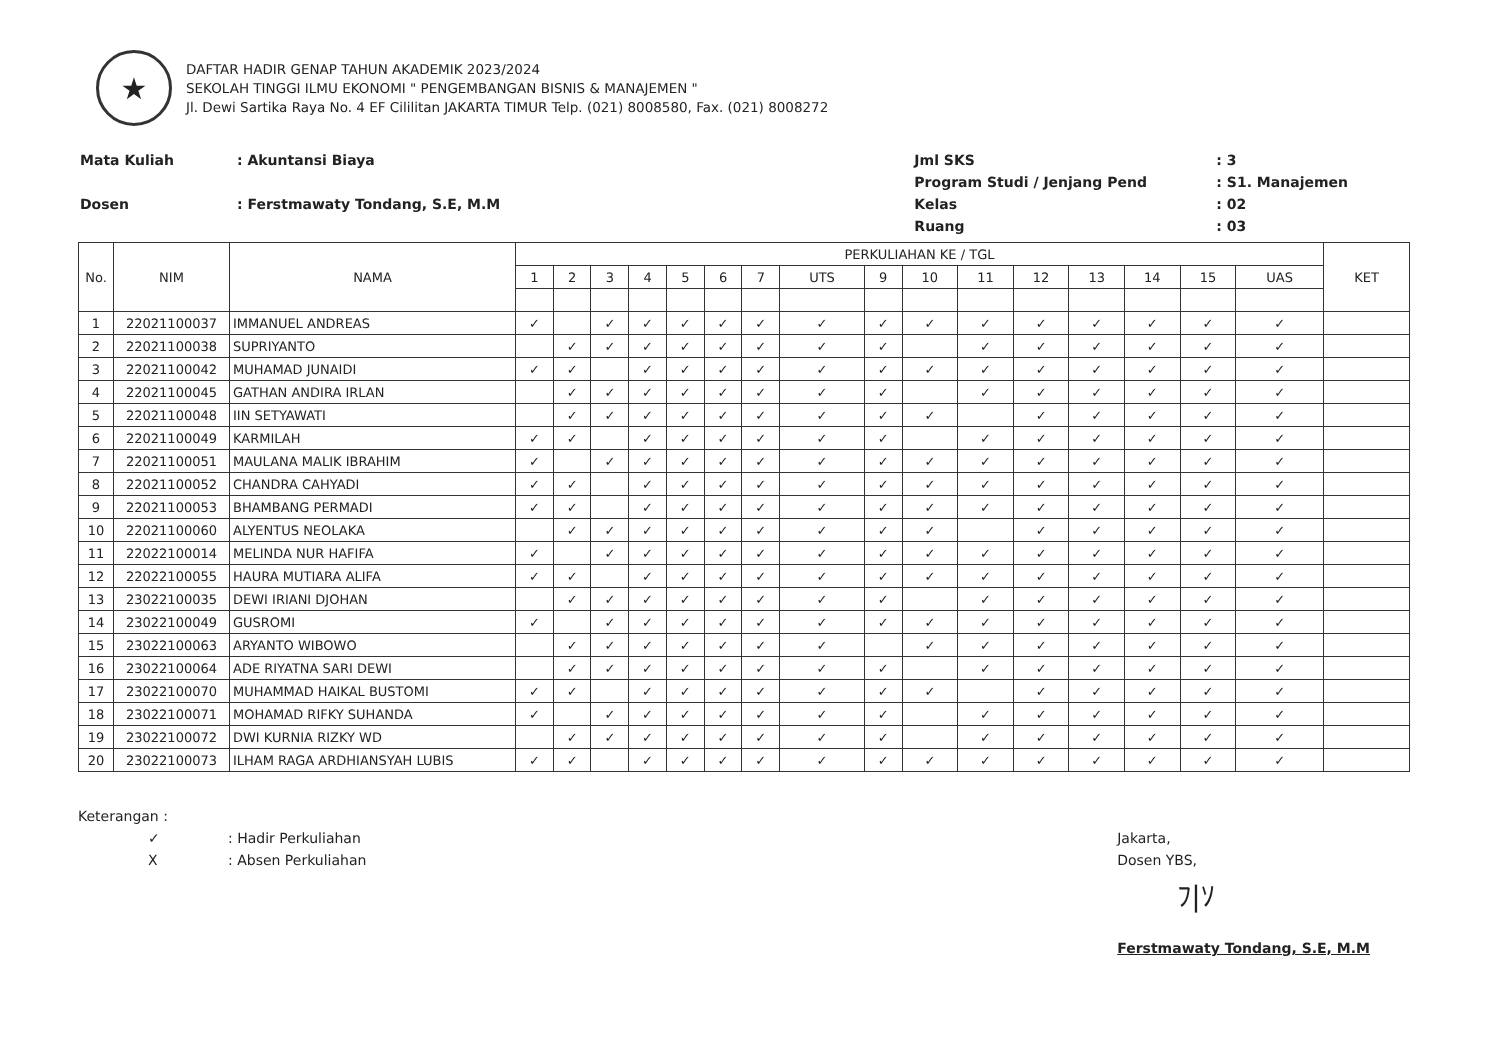★
DAFTAR HADIR GENAP TAHUN AKADEMIK 2023/2024
SEKOLAH TINGGI ILMU EKONOMI " PENGEMBANGAN BISNIS & MANAJEMEN "
Jl. Dewi Sartika Raya No. 4 EF Cililitan JAKARTA TIMUR Telp. (021) 8008580, Fax. (021) 8008272
| Mata Kuliah | : Akuntansi Biaya |
| Dosen | : Ferstmawaty Tondang, S.E, M.M |
| Jml SKS | : 3 |
| Program Studi / Jenjang Pend | : S1. Manajemen |
| Kelas | : 02 |
| Ruang | : 03 |
| No. | NIM | NAMA | PERKULIAHAN KE / TGL | | | | | | | | | | | | | | | | KET |
| --- | --- | --- | --- | --- | --- | --- | --- | --- | --- | --- | --- | --- | --- | --- | --- | --- | --- | --- | --- |
| | | | 1 | 2 | 3 | 4 | 5 | 6 | 7 | UTS | 9 | 10 | 11 | 12 | 13 | 14 | 15 | UAS | |
| 1 | 22021100037 | IMMANUEL ANDREAS | ✓ | | ✓ | ✓ | ✓ | ✓ | ✓ | ✓ | ✓ | ✓ | ✓ | ✓ | ✓ | ✓ | ✓ | ✓ | |
| 2 | 22021100038 | SUPRIYANTO | | ✓ | ✓ | ✓ | ✓ | ✓ | ✓ | ✓ | ✓ | | ✓ | ✓ | ✓ | ✓ | ✓ | ✓ | |
| 3 | 22021100042 | MUHAMAD JUNAIDI | ✓ | ✓ | | ✓ | ✓ | ✓ | ✓ | ✓ | ✓ | ✓ | ✓ | ✓ | ✓ | ✓ | ✓ | ✓ | |
| 4 | 22021100045 | GATHAN ANDIRA IRLAN | | ✓ | ✓ | ✓ | ✓ | ✓ | ✓ | ✓ | ✓ | | ✓ | ✓ | ✓ | ✓ | ✓ | ✓ | |
| 5 | 22021100048 | IIN SETYAWATI | | ✓ | ✓ | ✓ | ✓ | ✓ | ✓ | ✓ | ✓ | ✓ | | ✓ | ✓ | ✓ | ✓ | ✓ | |
| 6 | 22021100049 | KARMILAH | ✓ | ✓ | | ✓ | ✓ | ✓ | ✓ | ✓ | ✓ | | ✓ | ✓ | ✓ | ✓ | ✓ | ✓ | |
| 7 | 22021100051 | MAULANA MALIK IBRAHIM | ✓ | | ✓ | ✓ | ✓ | ✓ | ✓ | ✓ | ✓ | ✓ | ✓ | ✓ | ✓ | ✓ | ✓ | ✓ | |
| 8 | 22021100052 | CHANDRA CAHYADI | ✓ | ✓ | | ✓ | ✓ | ✓ | ✓ | ✓ | ✓ | ✓ | ✓ | ✓ | ✓ | ✓ | ✓ | ✓ | |
| 9 | 22021100053 | BHAMBANG PERMADI | ✓ | ✓ | | ✓ | ✓ | ✓ | ✓ | ✓ | ✓ | ✓ | ✓ | ✓ | ✓ | ✓ | ✓ | ✓ | |
| 10 | 22021100060 | ALYENTUS NEOLAKA | | ✓ | ✓ | ✓ | ✓ | ✓ | ✓ | ✓ | ✓ | ✓ | | ✓ | ✓ | ✓ | ✓ | ✓ | |
| 11 | 22022100014 | MELINDA NUR HAFIFA | ✓ | | ✓ | ✓ | ✓ | ✓ | ✓ | ✓ | ✓ | ✓ | ✓ | ✓ | ✓ | ✓ | ✓ | ✓ | |
| 12 | 22022100055 | HAURA MUTIARA ALIFA | ✓ | ✓ | | ✓ | ✓ | ✓ | ✓ | ✓ | ✓ | ✓ | ✓ | ✓ | ✓ | ✓ | ✓ | ✓ | |
| 13 | 23022100035 | DEWI IRIANI DJOHAN | | ✓ | ✓ | ✓ | ✓ | ✓ | ✓ | ✓ | ✓ | | ✓ | ✓ | ✓ | ✓ | ✓ | ✓ | |
| 14 | 23022100049 | GUSROMI | ✓ | | ✓ | ✓ | ✓ | ✓ | ✓ | ✓ | ✓ | ✓ | ✓ | ✓ | ✓ | ✓ | ✓ | ✓ | |
| 15 | 23022100063 | ARYANTO WIBOWO | | ✓ | ✓ | ✓ | ✓ | ✓ | ✓ | ✓ | | ✓ | ✓ | ✓ | ✓ | ✓ | ✓ | ✓ | |
| 16 | 23022100064 | ADE RIYATNA SARI DEWI | | ✓ | ✓ | ✓ | ✓ | ✓ | ✓ | ✓ | ✓ | | ✓ | ✓ | ✓ | ✓ | ✓ | ✓ | |
| 17 | 23022100070 | MUHAMMAD HAIKAL BUSTOMI | ✓ | ✓ | | ✓ | ✓ | ✓ | ✓ | ✓ | ✓ | ✓ | | ✓ | ✓ | ✓ | ✓ | ✓ | |
| 18 | 23022100071 | MOHAMAD RIFKY SUHANDA | ✓ | | ✓ | ✓ | ✓ | ✓ | ✓ | ✓ | ✓ | | ✓ | ✓ | ✓ | ✓ | ✓ | ✓ | |
| 19 | 23022100072 | DWI KURNIA RIZKY WD | | ✓ | ✓ | ✓ | ✓ | ✓ | ✓ | ✓ | ✓ | | ✓ | ✓ | ✓ | ✓ | ✓ | ✓ | |
| 20 | 23022100073 | ILHAM RAGA ARDHIANSYAH LUBIS | ✓ | ✓ | | ✓ | ✓ | ✓ | ✓ | ✓ | ✓ | ✓ | ✓ | ✓ | ✓ | ✓ | ✓ | ✓ | |
Keterangan :
✓: Hadir Perkuliahan
X: Absen Perkuliahan
Jakarta,
Dosen YBS,
ﾌ|ｿ
Ferstmawaty Tondang, S.E, M.M